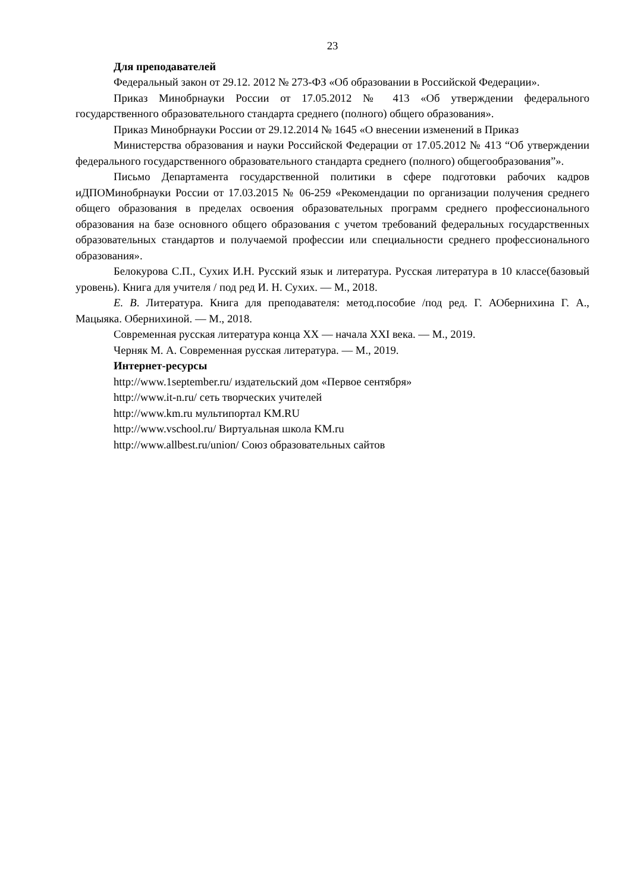23
Для преподавателей
Федеральный закон от 29.12. 2012 № 273-ФЗ «Об образовании в Российской Федерации».
Приказ Минобрнауки России от 17.05.2012 № 413 «Об утверждении федерального государственного образовательного стандарта среднего (полного) общего образования».
Приказ Минобрнауки России от 29.12.2014 № 1645 «О внесении изменений в Приказ
Министерства образования и науки Российской Федерации от 17.05.2012 № 413 “Об утверждении федерального государственного образовательного стандарта среднего (полного) общегообразования”».
Письмо Департамента государственной политики в сфере подготовки рабочих кадров иДПОМинобрнауки России от 17.03.2015 № 06-259 «Рекомендации по организации получения среднего общего образования в пределах освоения образовательных программ среднего профессионального образования на базе основного общего образования с учетом требований федеральных государственных образовательных стандартов и получаемой профессии или специальности среднего профессионального образования».
Белокурова С.П., Сухих И.Н. Русский язык и литература. Русская литература в 10 классе(базовый уровень). Книга для учителя / под ред И. Н. Сухих. — М., 2018.
Е. В. Литература. Книга для преподавателя: метод.пособие /под ред. Г. АОбернихина Г. А., Мацыяка. Обернихиной. — М., 2018.
Современная русская литература конца XX — начала XXI века. — М., 2019.
Черняк М. А. Современная русская литература. — М., 2019.
Интернет-ресурсы
http://www.1september.ru/ издательский дом «Первое сентября»
http://www.it-n.ru/ сеть творческих учителей
http://www.km.ru мультипортал KM.RU
http://www.vschool.ru/ Виртуальная школа KM.ru
http://www.allbest.ru/union/ Союз образовательных сайтов